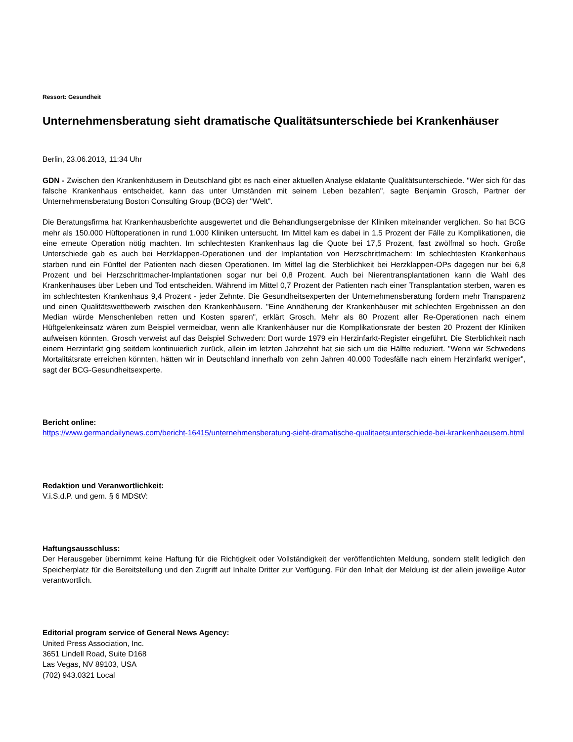Ressort: Gesundheit
Unternehmensberatung sieht dramatische Qualitätsunterschiede bei Krankenhäuser
Berlin, 23.06.2013, 11:34 Uhr
GDN - Zwischen den Krankenhäusern in Deutschland gibt es nach einer aktuellen Analyse eklatante Qualitätsunterschiede. "Wer sich für das falsche Krankenhaus entscheidet, kann das unter Umständen mit seinem Leben bezahlen", sagte Benjamin Grosch, Partner der Unternehmensberatung Boston Consulting Group (BCG) der "Welt".
Die Beratungsfirma hat Krankenhausberichte ausgewertet und die Behandlungsergebnisse der Kliniken miteinander verglichen. So hat BCG mehr als 150.000 Hüftoperationen in rund 1.000 Kliniken untersucht. Im Mittel kam es dabei in 1,5 Prozent der Fälle zu Komplikationen, die eine erneute Operation nötig machten. Im schlechtesten Krankenhaus lag die Quote bei 17,5 Prozent, fast zwölfmal so hoch. Große Unterschiede gab es auch bei Herzklappen-Operationen und der Implantation von Herzschrittmachern: Im schlechtesten Krankenhaus starben rund ein Fünftel der Patienten nach diesen Operationen. Im Mittel lag die Sterblichkeit bei Herzklappen-OPs dagegen nur bei 6,8 Prozent und bei Herzschrittmacher-Implantationen sogar nur bei 0,8 Prozent. Auch bei Nierentransplantationen kann die Wahl des Krankenhauses über Leben und Tod entscheiden. Während im Mittel 0,7 Prozent der Patienten nach einer Transplantation sterben, waren es im schlechtesten Krankenhaus 9,4 Prozent - jeder Zehnte. Die Gesundheitsexperten der Unternehmensberatung fordern mehr Transparenz und einen Qualitätswettbewerb zwischen den Krankenhäusern. "Eine Annäherung der Krankenhäuser mit schlechten Ergebnissen an den Median würde Menschenleben retten und Kosten sparen", erklärt Grosch. Mehr als 80 Prozent aller Re-Operationen nach einem Hüftgelenkeinsatz wären zum Beispiel vermeidbar, wenn alle Krankenhäuser nur die Komplikationsrate der besten 20 Prozent der Kliniken aufweisen könnten. Grosch verweist auf das Beispiel Schweden: Dort wurde 1979 ein Herzinfarkt-Register eingeführt. Die Sterblichkeit nach einem Herzinfarkt ging seitdem kontinuierlich zurück, allein im letzten Jahrzehnt hat sie sich um die Hälfte reduziert. "Wenn wir Schwedens Mortalitätsrate erreichen könnten, hätten wir in Deutschland innerhalb von zehn Jahren 40.000 Todesfälle nach einem Herzinfarkt weniger", sagt der BCG-Gesundheitsexperte.
Bericht online:
https://www.germandailynews.com/bericht-16415/unternehmensberatung-sieht-dramatische-qualitaetsunterschiede-bei-krankenhaeusern.html
Redaktion und Veranwortlichkeit:
V.i.S.d.P. und gem. § 6 MDStV:
Haftungsausschluss:
Der Herausgeber übernimmt keine Haftung für die Richtigkeit oder Vollständigkeit der veröffentlichten Meldung, sondern stellt lediglich den Speicherplatz für die Bereitstellung und den Zugriff auf Inhalte Dritter zur Verfügung. Für den Inhalt der Meldung ist der allein jeweilige Autor verantwortlich.
Editorial program service of General News Agency:
United Press Association, Inc.
3651 Lindell Road, Suite D168
Las Vegas, NV 89103, USA
(702) 943.0321 Local